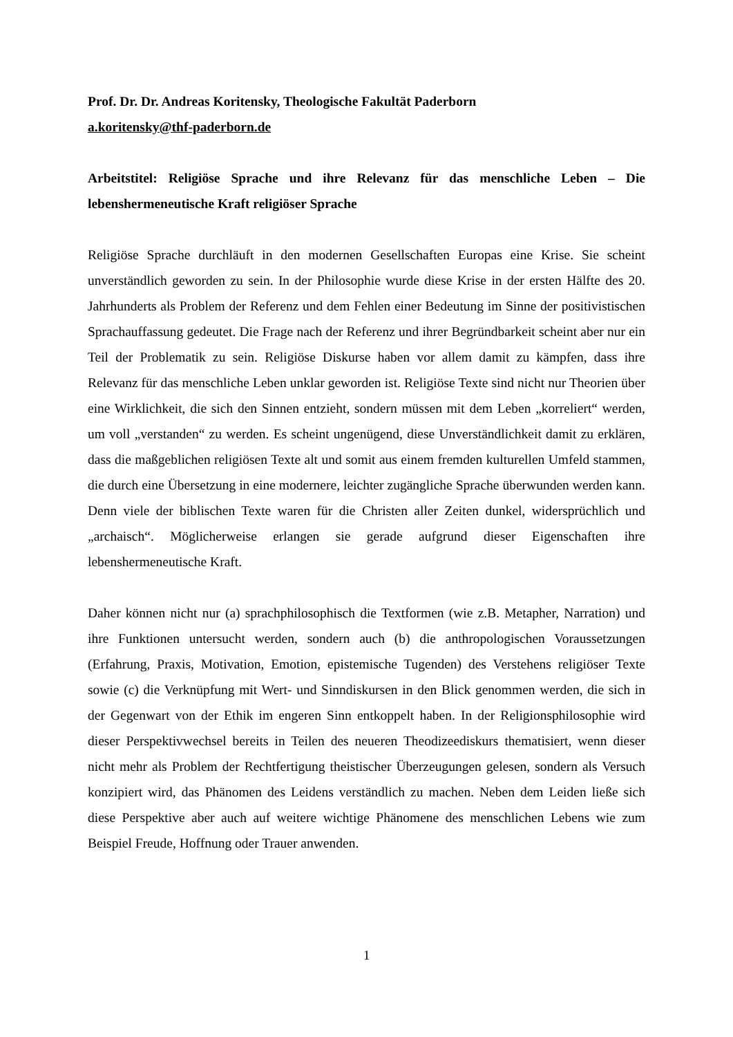Prof. Dr. Dr. Andreas Koritensky, Theologische Fakultät Paderborn
a.koritensky@thf-paderborn.de
Arbeitstitel: Religiöse Sprache und ihre Relevanz für das menschliche Leben – Die lebenshermeneutische Kraft religiöser Sprache
Religiöse Sprache durchläuft in den modernen Gesellschaften Europas eine Krise. Sie scheint unverständlich geworden zu sein. In der Philosophie wurde diese Krise in der ersten Hälfte des 20. Jahrhunderts als Problem der Referenz und dem Fehlen einer Bedeutung im Sinne der positivistischen Sprachauffassung gedeutet. Die Frage nach der Referenz und ihrer Begründbarkeit scheint aber nur ein Teil der Problematik zu sein. Religiöse Diskurse haben vor allem damit zu kämpfen, dass ihre Relevanz für das menschliche Leben unklar geworden ist. Religiöse Texte sind nicht nur Theorien über eine Wirklichkeit, die sich den Sinnen entzieht, sondern müssen mit dem Leben „korreliert“ werden, um voll „verstanden“ zu werden. Es scheint ungenügend, diese Unverständlichkeit damit zu erklären, dass die maßgeblichen religiösen Texte alt und somit aus einem fremden kulturellen Umfeld stammen, die durch eine Übersetzung in eine modernere, leichter zugängliche Sprache überwunden werden kann. Denn viele der biblischen Texte waren für die Christen aller Zeiten dunkel, widersprüchlich und „archaisch“. Möglicherweise erlangen sie gerade aufgrund dieser Eigenschaften ihre lebenshermeneutische Kraft.
Daher können nicht nur (a) sprachphilosophisch die Textformen (wie z.B. Metapher, Narration) und ihre Funktionen untersucht werden, sondern auch (b) die anthropologischen Voraussetzungen (Erfahrung, Praxis, Motivation, Emotion, epistemische Tugenden) des Verstehens religiöser Texte sowie (c) die Verknüpfung mit Wert- und Sinndiskursen in den Blick genommen werden, die sich in der Gegenwart von der Ethik im engeren Sinn entkoppelt haben. In der Religionsphilosophie wird dieser Perspektivwechsel bereits in Teilen des neueren Theodizeediskurs thematisiert, wenn dieser nicht mehr als Problem der Rechtfertigung theistischer Überzeugungen gelesen, sondern als Versuch konzipiert wird, das Phänomen des Leidens verständlich zu machen. Neben dem Leiden ließe sich diese Perspektive aber auch auf weitere wichtige Phänomene des menschlichen Lebens wie zum Beispiel Freude, Hoffnung oder Trauer anwenden.
1